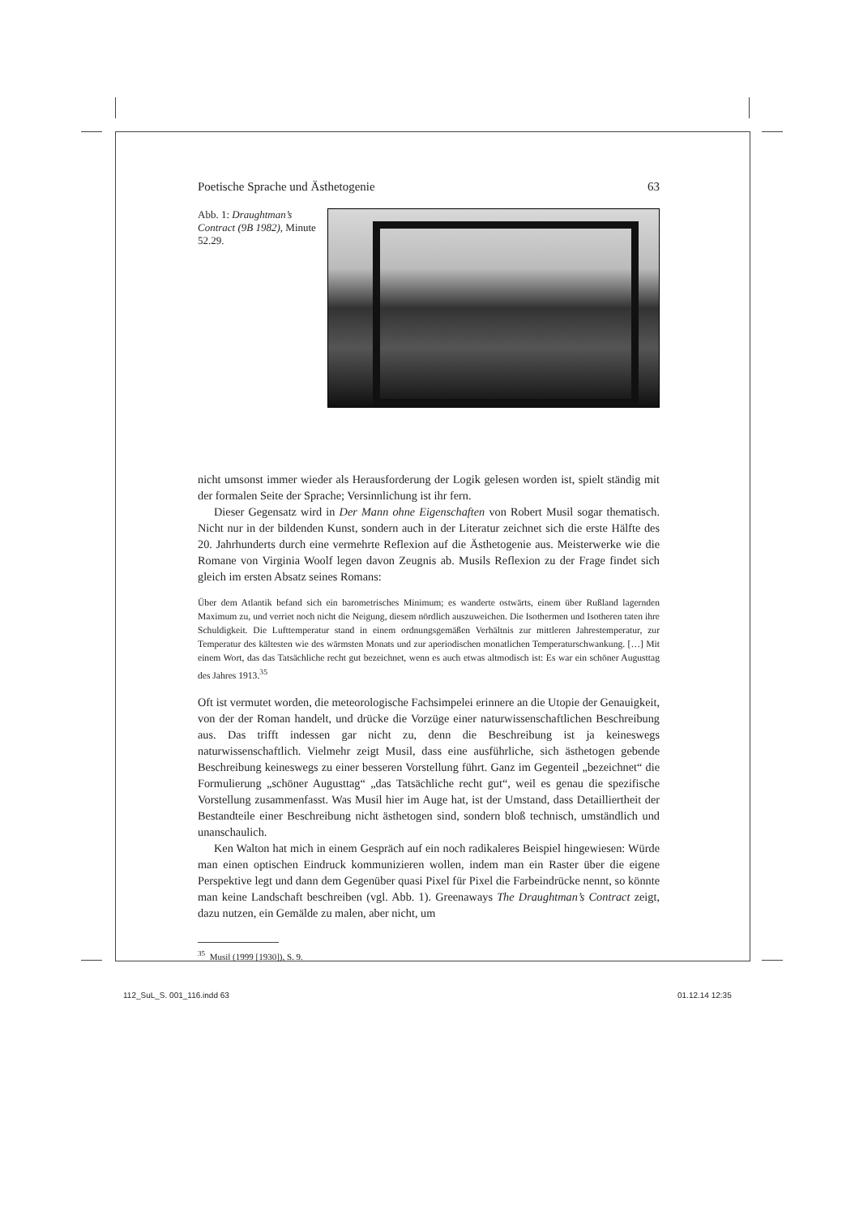Poetische Sprache und Ästhetogenie 63
Abb. 1: Draughtman’s Contract (9B 1982), Minute 52.29.
nicht umsonst immer wieder als Herausforderung der Logik gelesen worden ist, spielt ständig mit der formalen Seite der Sprache; Versinnlichung ist ihr fern.
Dieser Gegensatz wird in Der Mann ohne Eigenschaften von Robert Musil sogar thematisch. Nicht nur in der bildenden Kunst, sondern auch in der Literatur zeichnet sich die erste Hälfte des 20. Jahrhunderts durch eine vermehrte Reflexion auf die Ästhetogenie aus. Meisterwerke wie die Romane von Virginia Woolf legen davon Zeugnis ab. Musils Reflexion zu der Frage findet sich gleich im ersten Absatz seines Romans:
Über dem Atlantik befand sich ein barometrisches Minimum; es wanderte ostwärts, einem über Rußland lagernden Maximum zu, und verriet noch nicht die Neigung, diesem nördlich auszuweichen. Die Isothermen und Isotheren taten ihre Schuldigkeit. Die Lufttemperatur stand in einem ordnungsgemäßen Verhältnis zur mittleren Jahrestemperatur, zur Temperatur des kältesten wie des wärmsten Monats und zur aperiodischen monatlichen Temperaturschwankung. […] Mit einem Wort, das das Tatsächliche recht gut bezeichnet, wenn es auch etwas altmodisch ist: Es war ein schöner Augusttag des Jahres 1913.<sup>35</sup>
Oft ist vermutet worden, die meteorologische Fachsimpelei erinnere an die Utopie der Genauigkeit, von der der Roman handelt, und drücke die Vorzüge einer naturwissenschaftlichen Beschreibung aus. Das trifft indessen gar nicht zu, denn die Beschreibung ist ja keineswegs naturwissenschaftlich. Vielmehr zeigt Musil, dass eine ausführliche, sich ästhetogen gebende Beschreibung keineswegs zu einer besseren Vorstellung führt. Ganz im Gegenteil „bezeichnet“ die Formulierung „schöner Augusttag“ „das Tatsächliche recht gut“, weil es genau die spezifische Vorstellung zusammenfasst. Was Musil hier im Auge hat, ist der Umstand, dass Detailliertheit der Bestandteile einer Beschreibung nicht ästhetogen sind, sondern bloß technisch, umständlich und unanschaulich.
Ken Walton hat mich in einem Gespräch auf ein noch radikaleres Beispiel hingewiesen: Würde man einen optischen Eindruck kommunizieren wollen, indem man ein Raster über die eigene Perspektive legt und dann dem Gegenüber quasi Pixel für Pixel die Farbeindrücke nennt, so könnte man keine Landschaft beschreiben (vgl. Abb. 1). Greenaways The Draughtman’s Contract zeigt, dazu nutzen, ein Gemälde zu malen, aber nicht, um
<sup>35</sup> Musil (1999 [1930]), S. 9.
112_SuL_S. 001_116.indd 63 01.12.14 12:35